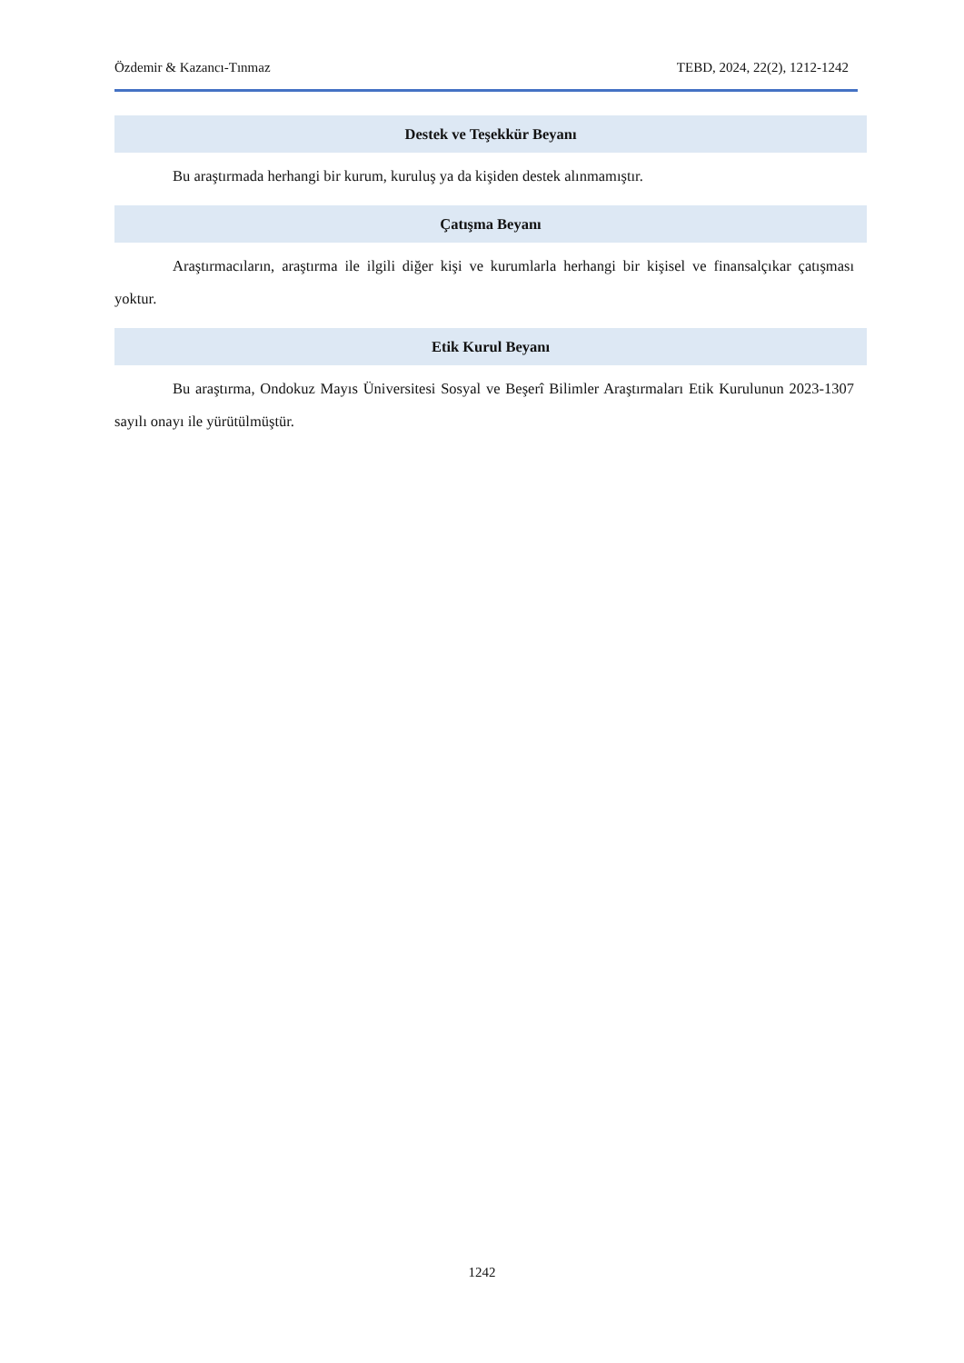Özdemir & Kazancı-Tınmaz TEBD, 2024, 22(2), 1212-1242
Destek ve Teşekkür Beyanı
Bu araştırmada herhangi bir kurum, kuruluş ya da kişiden destek alınmamıştır.
Çatışma Beyanı
Araştırmacıların, araştırma ile ilgili diğer kişi ve kurumlarla herhangi bir kişisel ve finansalçıkar çatışması yoktur.
Etik Kurul Beyanı
Bu araştırma, Ondokuz Mayıs Üniversitesi Sosyal ve Beşerî Bilimler Araştırmaları Etik Kurulunun 2023-1307 sayılı onayı ile yürütülmüştür.
1242